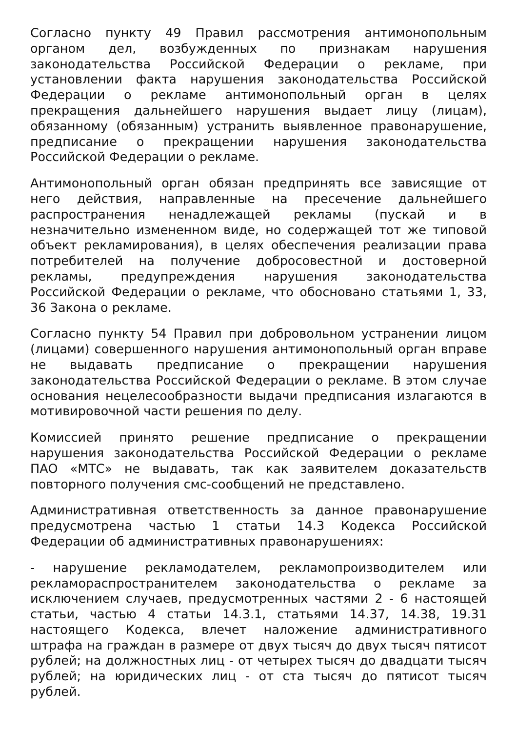Согласно пункту 49 Правил рассмотрения антимонопольным органом дел, возбужденных по признакам нарушения законодательства Российской Федерации о рекламе, при установлении факта нарушения законодательства Российской Федерации о рекламе антимонопольный орган в целях прекращения дальнейшего нарушения выдает лицу (лицам), обязанному (обязанным) устранить выявленное правонарушение, предписание о прекращении нарушения законодательства Российской Федерации о рекламе.
Антимонопольный орган обязан предпринять все зависящие от него действия, направленные на пресечение дальнейшего распространения ненадлежащей рекламы (пускай и в незначительно измененном виде, но содержащей тот же типовой объект рекламирования), в целях обеспечения реализации права потребителей на получение добросовестной и достоверной рекламы, предупреждения нарушения законодательства Российской Федерации о рекламе, что обосновано статьями 1, 33, 36 Закона о рекламе.
Согласно пункту 54 Правил при добровольном устранении лицом (лицами) совершенного нарушения антимонопольный орган вправе не выдавать предписание о прекращении нарушения законодательства Российской Федерации о рекламе. В этом случае основания нецелесообразности выдачи предписания излагаются в мотивировочной части решения по делу.
Комиссией принято решение предписание о прекращении нарушения законодательства Российской Федерации о рекламе ПАО «МТС» не выдавать, так как заявителем доказательств повторного получения смс-сообщений не представлено.
Административная ответственность за данное правонарушение предусмотрена частью 1 статьи 14.3 Кодекса Российской Федерации об административных правонарушениях:
- нарушение рекламодателем, рекламопроизводителем или рекламораспространителем законодательства о рекламе за исключением случаев, предусмотренных частями 2 - 6 настоящей статьи, частью 4 статьи 14.3.1, статьями 14.37, 14.38, 19.31 настоящего Кодекса, влечет наложение административного штрафа на граждан в размере от двух тысяч до двух тысяч пятисот рублей; на должностных лиц - от четырех тысяч до двадцати тысяч рублей; на юридических лиц - от ста тысяч до пятисот тысяч рублей.